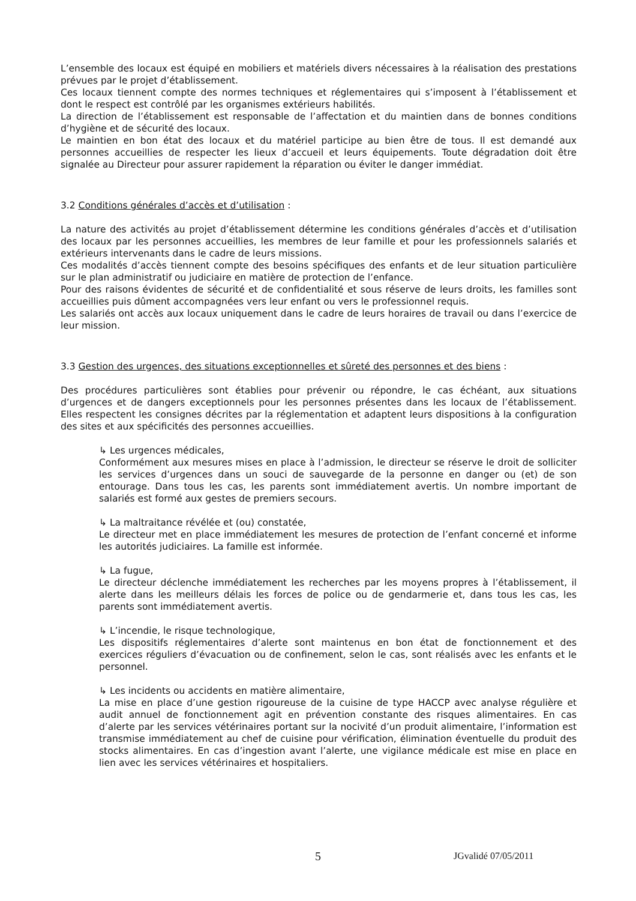L’ensemble des locaux est équipé en mobiliers et matériels divers nécessaires à la réalisation des prestations prévues par le projet d’établissement.
Ces locaux tiennent compte des normes techniques et réglementaires qui s’imposent à l’établissement et dont le respect est contrôlé par les organismes extérieurs habilités.
La direction de l’établissement est responsable de l’affectation et du maintien dans de bonnes conditions d’hygiène et de sécurité des locaux.
Le maintien en bon état des locaux et du matériel participe au bien être de tous. Il est demandé aux personnes accueillies de respecter les lieux d’accueil et leurs équipements. Toute dégradation doit être signalée au Directeur pour assurer rapidement la réparation ou éviter le danger immédiat.
3.2 Conditions générales d’accès et d’utilisation :
La nature des activités au projet d’établissement détermine les conditions générales d’accès et d’utilisation des locaux par les personnes accueillies, les membres de leur famille et pour les professionnels salariés et extérieurs intervenants dans le cadre de leurs missions.
Ces modalités d’accès tiennent compte des besoins spécifiques des enfants et de leur situation particulière sur le plan administratif ou judiciaire en matière de protection de l’enfance.
Pour des raisons évidentes de sécurité et de confidentialité et sous réserve de leurs droits, les familles sont accueillies puis dûment accompagnées vers leur enfant ou vers le professionnel requis.
Les salariés ont accès aux locaux uniquement dans le cadre de leurs horaires de travail ou dans l’exercice de leur mission.
3.3 Gestion des urgences, des situations exceptionnelles et sûreté des personnes et des biens :
Des procédures particulières sont établies pour prévenir ou répondre, le cas échéant, aux situations d’urgences et de dangers exceptionnels pour les personnes présentes dans les locaux de l’établissement. Elles respectent les consignes décrites par la réglementation et adaptent leurs dispositions à la configuration des sites et aux spécificités des personnes accueillies.
↳ Les urgences médicales,
Conformément aux mesures mises en place à l’admission, le directeur se réserve le droit de solliciter les services d’urgences dans un souci de sauvegarde de la personne en danger ou (et) de son entourage. Dans tous les cas, les parents sont immédiatement avertis. Un nombre important de salariés est formé aux gestes de premiers secours.
↳ La maltraitance révélée et (ou) constatée,
Le directeur met en place immédiatement les mesures de protection de l’enfant concerné et informe les autorités judiciaires. La famille est informée.
↳ La fugue,
Le directeur déclenche immédiatement les recherches par les moyens propres à l’établissement, il alerte dans les meilleurs délais les forces de police ou de gendarmerie et, dans tous les cas, les parents sont immédiatement avertis.
↳ L’incendie, le risque technologique,
Les dispositifs réglementaires d’alerte sont maintenus en bon état de fonctionnement et des exercices réguliers d’évacuation ou de confinement, selon le cas, sont réalisés avec les enfants et le personnel.
↳ Les incidents ou accidents en matière alimentaire,
La mise en place d’une gestion rigoureuse de la cuisine de type HACCP avec analyse régulière et audit annuel de fonctionnement agit en prévention constante des risques alimentaires. En cas d’alerte par les services vétérinaires portant sur la nocivité d’un produit alimentaire, l’information est transmise immédiatement au chef de cuisine pour vérification, élimination éventuelle du produit des stocks alimentaires. En cas d’ingestion avant l’alerte, une vigilance médicale est mise en place en lien avec les services vétérinaires et hospitaliers.
5 JGvalidé 07/05/2011